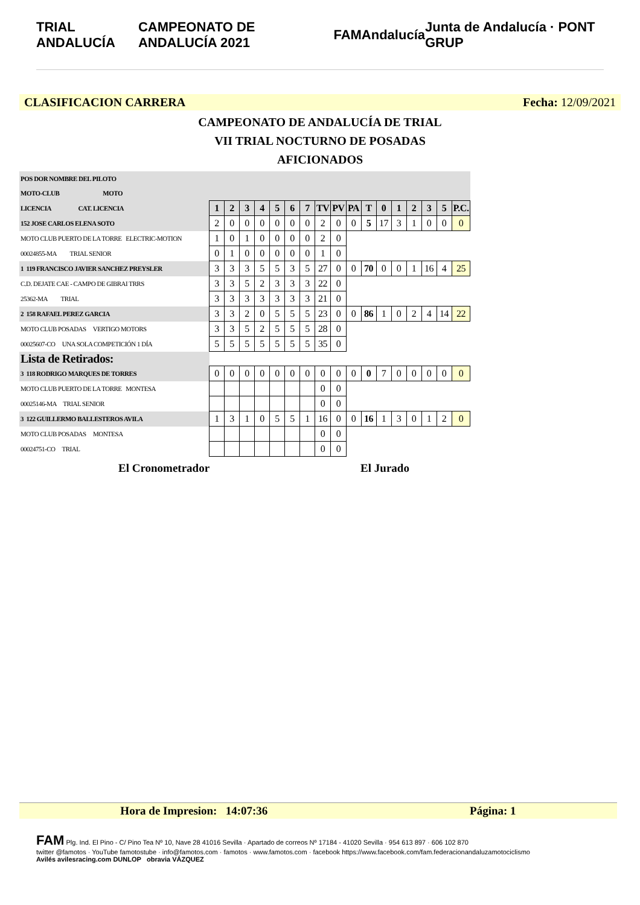TRIAL ANDALUCÍA CAMPEONATO DE ANDALUCÍA 2021 FAM Andalucía Junta de Andalucía · PONT GRUP
CLASIFICACION CARRERA Fecha: 12/09/2021
CAMPEONATO DE ANDALUCÍA DE TRIAL
VII TRIAL NOCTURNO DE POSADAS
AFICIONADOS
| POS DOR NOMBRE DEL PILOTO | | | | | | | | | | | | | | | | | |
| MOTO-CLUB MOTO | | | | | | | | | | | | | | | | | |
| LICENCIA CAT. LICENCIA | 1 | 2 | 3 | 4 | 5 | 6 | 7 | TV | PV | PA | T | 0 | 1 | 2 | 3 | 5 | P.C. |
| 152 JOSE CARLOS ELENA SOTO | 2 | 0 | 0 | 0 | 0 | 0 | 0 | 2 | 0 | 0 | 5 | 17 | 3 | 1 | 0 | 0 | 0 |
| MOTO CLUB PUERTO DE LA TORRE ELECTRIC-MOTION | 1 | 0 | 1 | 0 | 0 | 0 | 0 | 2 | 0 | | | | | | | | |
| 00024855-MA TRIAL SENIOR | 0 | 1 | 0 | 0 | 0 | 0 | 0 | 1 | 0 | | | | | | | | |
| 1 119 FRANCISCO JAVIER SANCHEZ PREYSLER | 3 | 3 | 3 | 5 | 5 | 3 | 5 | 27 | 0 | 0 | 70 | 0 | 0 | 1 | 16 | 4 | 25 |
| C.D. DEJATE CAE - CAMPO DE GIBRAI TRRS | 3 | 3 | 5 | 2 | 3 | 3 | 3 | 22 | 0 | | | | | | | | |
| 25362-MA TRIAL | 3 | 3 | 3 | 3 | 3 | 3 | 3 | 21 | 0 | | | | | | | | |
| 2 158 RAFAEL PEREZ GARCIA | 3 | 3 | 2 | 0 | 5 | 5 | 5 | 23 | 0 | 0 | 86 | 1 | 0 | 2 | 4 | 14 | 22 |
| MOTO CLUB POSADAS VERTIGO MOTORS | 3 | 3 | 5 | 2 | 5 | 5 | 5 | 28 | 0 | | | | | | | | |
| 00025607-CO UNA SOLA COMPETICIÓN 1 DÍA | 5 | 5 | 5 | 5 | 5 | 5 | 5 | 35 | 0 | | | | | | | | |
| Lista de Retirados: | | | | | | | | | | | | | | | | | |
| 3 118 RODRIGO MARQUES DE TORRES | 0 | 0 | 0 | 0 | 0 | 0 | 0 | 0 | 0 | 0 | 0 | 7 | 0 | 0 | 0 | 0 | 0 |
| MOTO CLUB PUERTO DE LA TORRE MONTESA | | | | | | | | 0 | 0 | | | | | | | | |
| 00025146-MA TRIAL SENIOR | | | | | | | | 0 | 0 | | | | | | | | |
| 3 122 GUILLERMO BALLESTEROS AVILA | 1 | 3 | 1 | 0 | 5 | 5 | 1 | 16 | 0 | 0 | 16 | 1 | 3 | 0 | 1 | 2 | 0 |
| MOTO CLUB POSADAS MONTESA | | | | | | | | 0 | 0 | | | | | | | | |
| 00024751-CO TRIAL | | | | | | | | 0 | 0 | | | | | | | | |
El Cronometrador El Jurado
Hora de Impresion: 14:07:36 Página: 1
FAM Plg. Ind. El Pino - C/ Pino Tea Nº 10, Nave 28 41016 Sevilla · Apartado de correos Nº 17184 - 41020 Sevilla · 954 613 897 · 606 102 870
twitter @famotos · YouTube famotostube · info@famotos.com · famotos · www.famotos.com · facebook https://www.facebook.com/fam.federacionandaluzamotociclismo
Avilés avilesracing.com DUNLOP obravia VÁZQUEZ